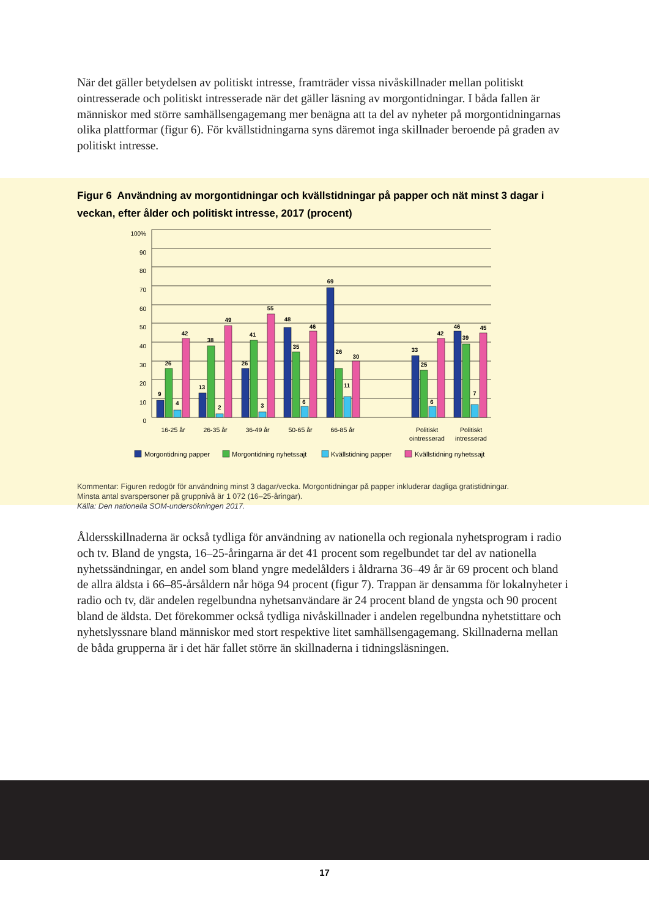När det gäller betydelsen av politiskt intresse, framträder vissa nivåskillnader mellan politiskt ointresserade och politiskt intresserade när det gäller läsning av morgontidningar. I båda fallen är människor med större samhällsengagemang mer benägna att ta del av nyheter på morgontidning­arnas olika plattformar (figur 6). För kvällstidningarna syns däremot inga skillnader beroende på graden av politiskt intresse.
Figur 6 Användning av morgontidningar och kvällstidningar på papper och nät minst 3 dagar i veckan, efter ålder och politiskt intresse, 2017 (procent)
100%
90
80
70
60
50
40
30
20
10
0
9
26
4
42
13
38
2
49
26
41
3
55
48
35
6
46
69
26
11
30
33
25
6
42
46
39
7
45
16-25 år
26-35 år
36-49 år
50-65 år
66-85 år
Politiskt
ointresserad
Politiskt
intresserad
Morgontidning papper
Morgontidning nyhetssajt
Kvällstidning papper
Kvällstidning nyhetssajt
Kommentar: Figuren redogör för användning minst 3 dagar/vecka. Morgontidningar på papper inkluderar dagliga gratistidningar.
Minsta antal svarspersoner på gruppnivå är 1 072 (16–25-åringar).
Källa: Den nationella SOM-undersökningen 2017.
Åldersskillnaderna är också tydliga för användning av nationella och regionala nyhetsprogram i radio och tv. Bland de yngsta, 16–25-åringarna är det 41 procent som regelbundet tar del av natio­nella nyhetssändningar, en andel som bland yngre medelålders i åldrarna 36–49 år är 69 procent och bland de allra äldsta i 66–85-årsåldern når höga 94 procent (figur 7). Trappan är densamma för lokalnyheter i radio och tv, där andelen regelbundna nyhetsanvändare är 24 procent bland de yngsta och 90 procent bland de äldsta. Det förekommer också tydliga nivåskillnader i andelen regelbundna nyhetstittare och nyhetslyssnare bland människor med stort respektive litet samhällsengagemang. Skillnaderna mellan de båda grupperna är i det här fallet större än skillnaderna i tidningsläsningen.
17